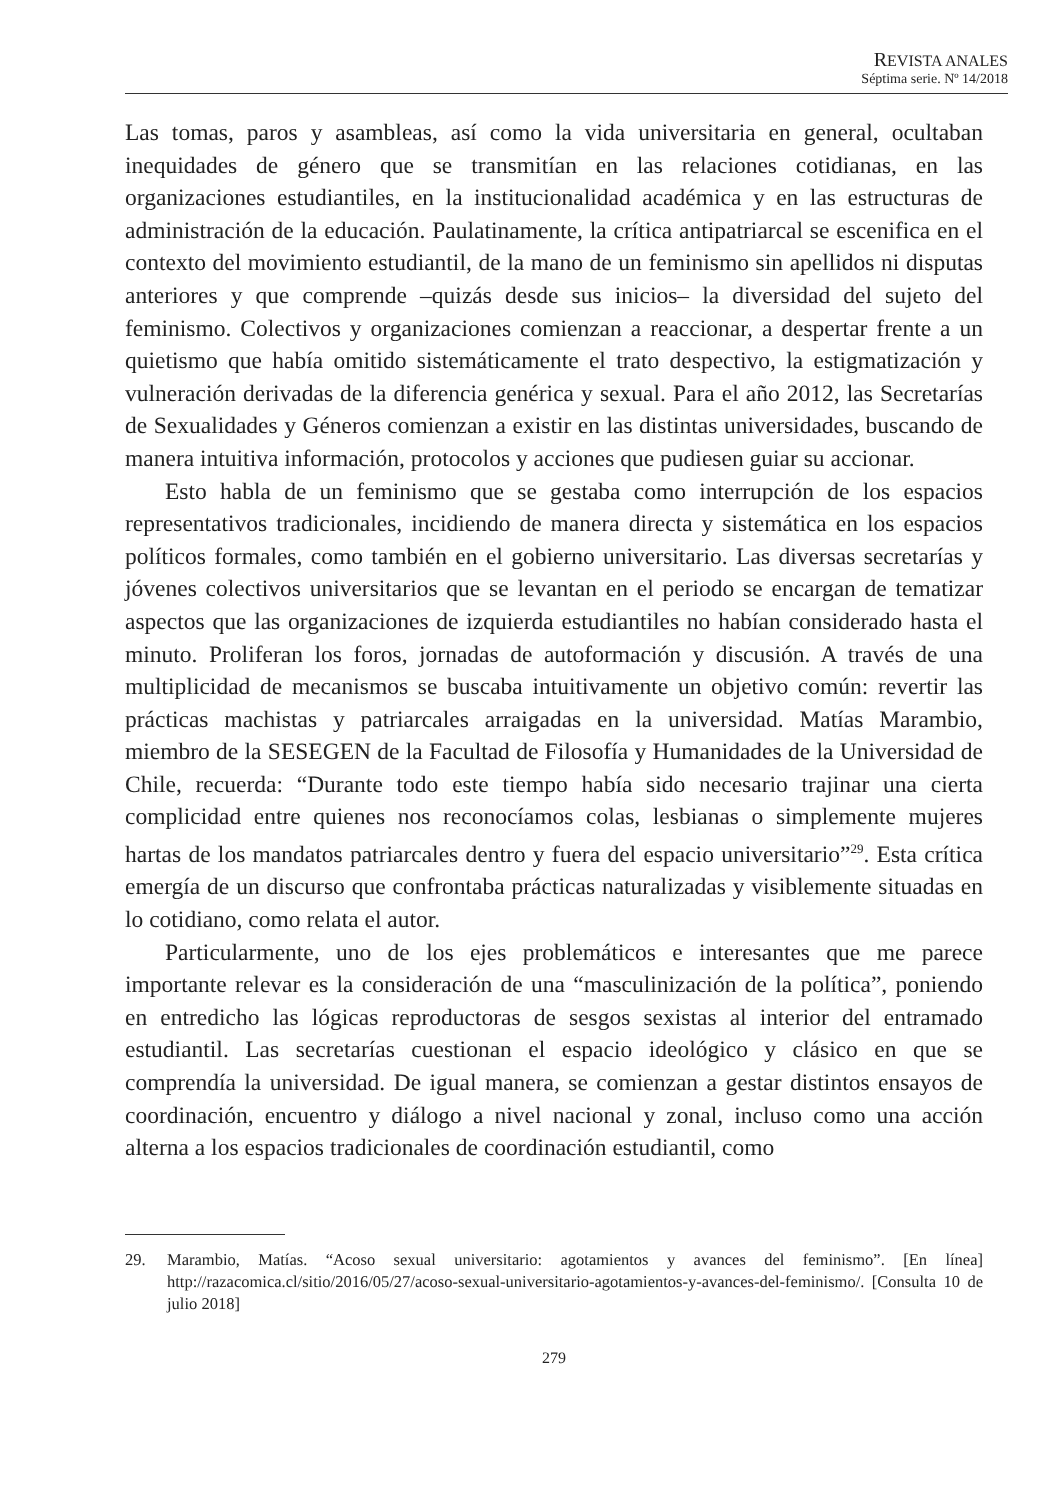REVISTA ANALES
Séptima serie. Nº 14/2018
Las tomas, paros y asambleas, así como la vida universitaria en general, ocultaban inequidades de género que se transmitían en las relaciones cotidianas, en las organizaciones estudiantiles, en la institucionalidad académica y en las estructuras de administración de la educación. Paulatinamente, la crítica antipatriarcal se escenifica en el contexto del movimiento estudiantil, de la mano de un feminismo sin apellidos ni disputas anteriores y que comprende –quizás desde sus inicios– la diversidad del sujeto del feminismo. Colectivos y organizaciones comienzan a reaccionar, a despertar frente a un quietismo que había omitido sistemáticamente el trato despectivo, la estigmatización y vulneración derivadas de la diferencia genérica y sexual. Para el año 2012, las Secretarías de Sexualidades y Géneros comienzan a existir en las distintas universidades, buscando de manera intuitiva información, protocolos y acciones que pudiesen guiar su accionar.
Esto habla de un feminismo que se gestaba como interrupción de los espacios representativos tradicionales, incidiendo de manera directa y sistemática en los espacios políticos formales, como también en el gobierno universitario. Las diversas secretarías y jóvenes colectivos universitarios que se levantan en el periodo se encargan de tematizar aspectos que las organizaciones de izquierda estudiantiles no habían considerado hasta el minuto. Proliferan los foros, jornadas de autoformación y discusión. A través de una multiplicidad de mecanismos se buscaba intuitivamente un objetivo común: revertir las prácticas machistas y patriarcales arraigadas en la universidad. Matías Marambio, miembro de la SESEGEN de la Facultad de Filosofía y Humanidades de la Universidad de Chile, recuerda: “Durante todo este tiempo había sido necesario trajinar una cierta complicidad entre quienes nos reconocíamos colas, lesbianas o simplemente mujeres hartas de los mandatos patriarcales dentro y fuera del espacio universitario”<sup>29</sup>. Esta crítica emergía de un discurso que confrontaba prácticas naturalizadas y visiblemente situadas en lo cotidiano, como relata el autor.
Particularmente, uno de los ejes problemáticos e interesantes que me parece importante relevar es la consideración de una “masculinización de la política”, poniendo en entredicho las lógicas reproductoras de sesgos sexistas al interior del entramado estudiantil. Las secretarías cuestionan el espacio ideológico y clásico en que se comprendía la universidad. De igual manera, se comienzan a gestar distintos ensayos de coordinación, encuentro y diálogo a nivel nacional y zonal, incluso como una acción alterna a los espacios tradicionales de coordinación estudiantil, como
29. Marambio, Matías. “Acoso sexual universitario: agotamientos y avances del feminismo”. [En línea] http://razacomica.cl/sitio/2016/05/27/acoso-sexual-universitario-agotamientos-y-avances-del-feminismo/. [Consulta 10 de julio 2018]
279